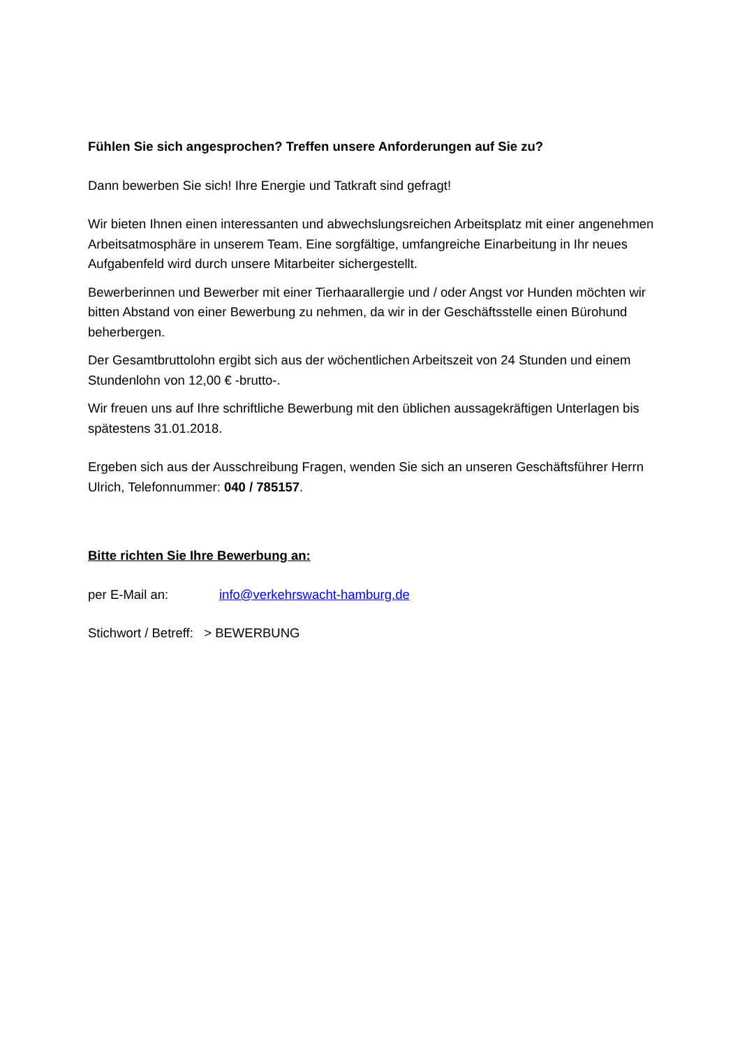Fühlen Sie sich angesprochen? Treffen unsere Anforderungen auf Sie zu?
Dann bewerben Sie sich! Ihre Energie und Tatkraft sind gefragt!
Wir bieten Ihnen einen interessanten und abwechslungsreichen Arbeitsplatz mit einer angenehmen Arbeitsatmosphäre in unserem Team. Eine sorgfältige, umfangreiche Einarbeitung in Ihr neues Aufgabenfeld wird durch unsere Mitarbeiter sichergestellt.
Bewerberinnen und Bewerber mit einer Tierhaarallergie und / oder Angst vor Hunden möchten wir bitten Abstand von einer Bewerbung zu nehmen, da wir in der Geschäftsstelle einen Bürohund beherbergen.
Der Gesamtbruttolohn ergibt sich aus der wöchentlichen Arbeitszeit von 24 Stunden und einem Stundenlohn von 12,00 € -brutto-.
Wir freuen uns auf Ihre schriftliche Bewerbung mit den üblichen aussagekräftigen Unterlagen bis spätestens 31.01.2018.
Ergeben sich aus der Ausschreibung Fragen, wenden Sie sich an unseren Geschäftsführer Herrn Ulrich, Telefonnummer: 040 / 785157.
Bitte richten Sie Ihre Bewerbung an:
per E-Mail an: info@verkehrswacht-hamburg.de
Stichwort / Betreff: > BEWERBUNG